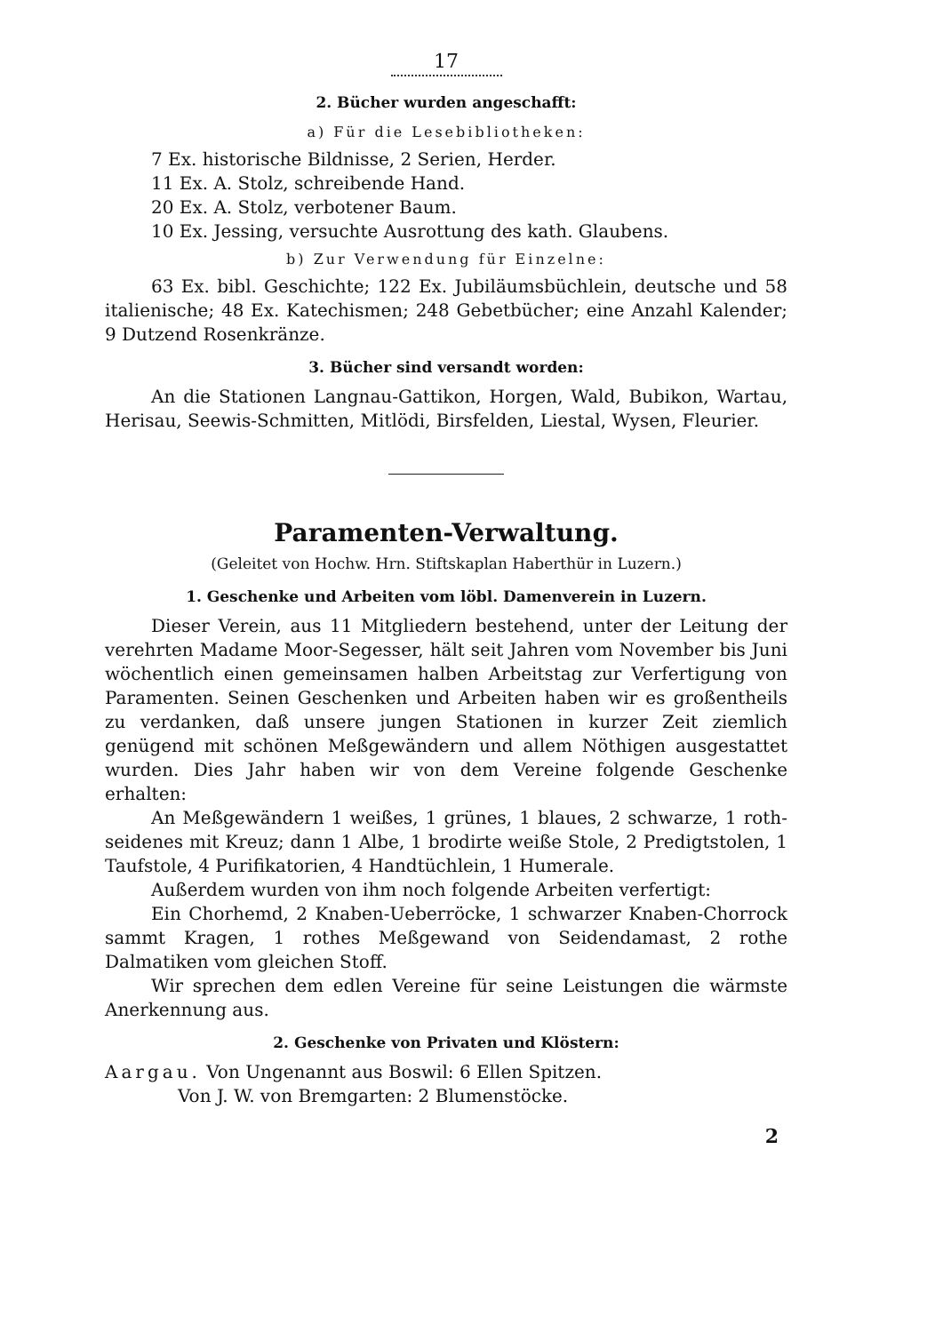17
2. Bücher wurden angeschafft:
a) Für die Lesebibliotheken:
7 Ex. historische Bildnisse, 2 Serien, Herder.
11 Ex. A. Stolz, schreibende Hand.
20 Ex. A. Stolz, verbotener Baum.
10 Ex. Jessing, versuchte Ausrottung des kath. Glaubens.
b) Zur Verwendung für Einzelne:
63 Ex. bibl. Geschichte; 122 Ex. Jubiläumsbüchlein, deutsche und 58 italienische; 48 Ex. Katechismen; 248 Gebetbücher; eine Anzahl Kalender; 9 Dutzend Rosenkränze.
3. Bücher sind versandt worden:
An die Stationen Langnau-Gattikon, Horgen, Wald, Bubikon, Wartau, Herisau, Seewis-Schmitten, Mitlödi, Birsfelden, Liestal, Wysen, Fleurier.
Paramenten-Verwaltung.
(Geleitet von Hochw. Hrn. Stiftskaplan Haberthür in Luzern.)
1. Geschenke und Arbeiten vom löbl. Damenverein in Luzern.
Dieser Verein, aus 11 Mitgliedern bestehend, unter der Leitung der verehrten Madame Moor-Segesser, hält seit Jahren vom November bis Juni wöchentlich einen gemeinsamen halben Arbeitstag zur Verfertigung von Paramenten. Seinen Geschenken und Arbeiten haben wir es großentheils zu verdanken, daß unsere jungen Stationen in kurzer Zeit ziemlich genügend mit schönen Meßgewändern und allem Nöthigen ausgestattet wurden. Dies Jahr haben wir von dem Vereine folgende Geschenke erhalten:
An Meßgewändern 1 weißes, 1 grünes, 1 blaues, 2 schwarze, 1 roth-seidenes mit Kreuz; dann 1 Albe, 1 brodirte weiße Stole, 2 Predigtstolen, 1 Taufstole, 4 Purifikatorien, 4 Handtüchlein, 1 Humerale.
Außerdem wurden von ihm noch folgende Arbeiten verfertigt:
Ein Chorhemd, 2 Knaben-Ueberröcke, 1 schwarzer Knaben-Chorrock sammt Kragen, 1 rothes Meßgewand von Seidendamast, 2 rothe Dalmatiken vom gleichen Stoff.
Wir sprechen dem edlen Vereine für seine Leistungen die wärmste Anerkennung aus.
2. Geschenke von Privaten und Klöstern:
Aargau. Von Ungenannt aus Boswil: 6 Ellen Spitzen.
Von J. W. von Bremgarten: 2 Blumenstöcke.
2